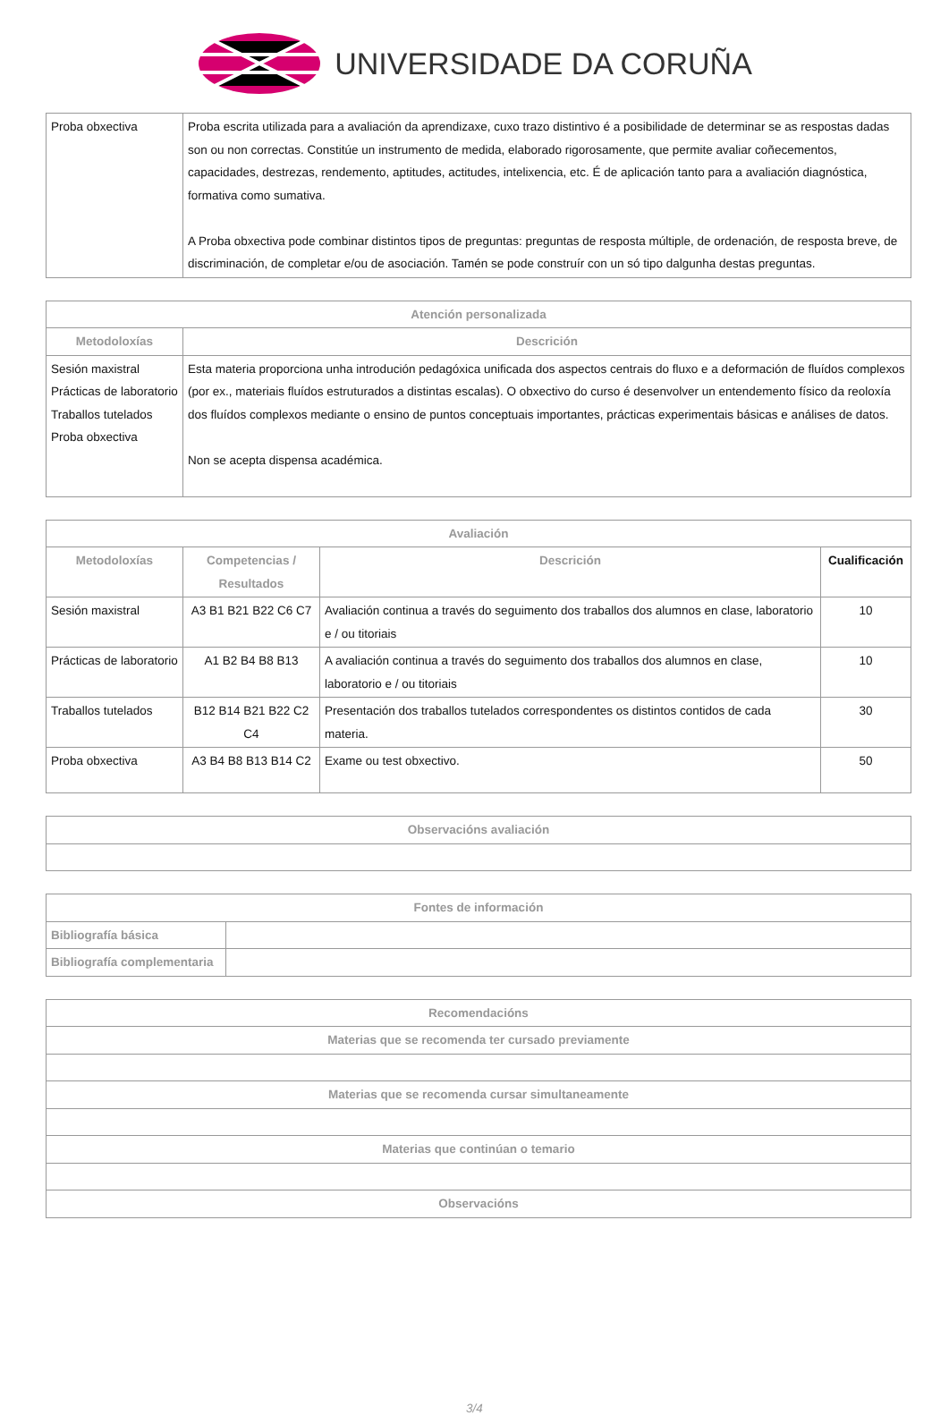UNIVERSIDADE DA CORUÑA
| Proba obxectiva | Proba escrita utilizada para a avaliación da aprendizaxe, cuxo trazo distintivo é a posibilidade de determinar se as respostas dadas son ou non correctas. Constitúe un instrumento de medida, elaborado rigorosamente, que permite avaliar coñecementos, capacidades, destrezas, rendemento, aptitudes, actitudes, intelixencia, etc. É de aplicación tanto para a avaliación diagnóstica, formativa como sumativa. A Proba obxectiva pode combinar distintos tipos de preguntas: preguntas de resposta múltiple, de ordenación, de resposta breve, de discriminación, de completar e/ou de asociación. Tamén se pode construír con un só tipo dalgunha destas preguntas. |
| Atención personalizada | |
| --- | --- |
| Metodoloxías | Descrición |
| Sesión maxistral Prácticas de laboratorio Traballos tutelados Proba obxectiva | Esta materia proporciona unha introdución pedagóxica unificada dos aspectos centrais do fluxo e a deformación de fluídos complexos (por ex., materiais fluídos estruturados a distintas escalas). O obxectivo do curso é desenvolver un entendemento físico da reoloxía dos fluídos complexos mediante o ensino de puntos conceptuais importantes, prácticas experimentais básicas e análises de datos. Non se acepta dispensa académica. |
| Avaliación | | | |
| --- | --- | --- | --- |
| Metodoloxías | Competencias / Resultados | Descrición | Cualificación |
| Sesión maxistral | A3 B1 B21 B22 C6 C7 | Avaliación continua a través do seguimento dos traballos dos alumnos en clase, laboratorio e / ou titoriais | 10 |
| Prácticas de laboratorio | A1 B2 B4 B8 B13 | A avaliación continua a través do seguimento dos traballos dos alumnos en clase, laboratorio e / ou titoriais | 10 |
| Traballos tutelados | B12 B14 B21 B22 C2 C4 | Presentación dos traballos tutelados correspondentes os distintos contidos de cada materia. | 30 |
| Proba obxectiva | A3 B4 B8 B13 B14 C2 | Exame ou test obxectivo. | 50 |
| Observacións avaliación |
| --- |
| Fontes de información | |
| --- | --- |
| Bibliografía básica | |
| Bibliografía complementaria | |
| Recomendacións |
| --- |
| Materias que se recomenda ter cursado previamente |
| Materias que se recomenda cursar simultaneamente |
| Materias que continúan o temario |
| Observacións |
3/4